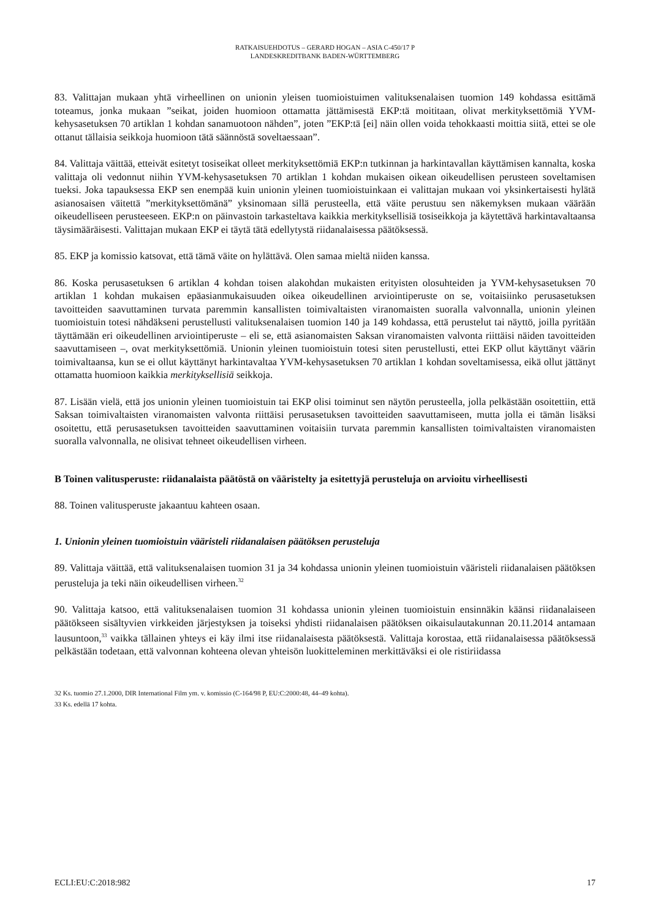RATKAISUEHDOTUS – GERARD HOGAN – ASIA C-450/17 P
LANDESKREDITBANK BADEN-WÜRTTEMBERG
83. Valittajan mukaan yhtä virheellinen on unionin yleisen tuomioistuimen valituksenalaisen tuomion 149 kohdassa esittämä toteamus, jonka mukaan ”seikat, joiden huomioon ottamatta jättämisestä EKP:tä moititaan, olivat merkityksettömiä YVM-kehysasetuksen 70 artiklan 1 kohdan sanamuotoon nähden”, joten ”EKP:tä [ei] näin ollen voida tehokkaasti moittia siitä, ettei se ole ottanut tällaisia seikkoja huomioon tätä säännöstä soveltaessaan”.
84. Valittaja väittää, etteivät esitetyt tosiseikat olleet merkityksettömiä EKP:n tutkinnan ja harkintavallan käyttämisen kannalta, koska valittaja oli vedonnut niihin YVM-kehysasetuksen 70 artiklan 1 kohdan mukaisen oikean oikeudellisen perusteen soveltamisen tueksi. Joka tapauksessa EKP sen enempää kuin unionin yleinen tuomioistuinkaan ei valittajan mukaan voi yksinkertaisesti hylätä asianosaisen väitettä ”merkityksettömänä” yksinomaan sillä perusteella, että väite perustuu sen näkemyksen mukaan väärään oikeudelliseen perusteeseen. EKP:n on päinvastoin tarkasteltava kaikkia merkityksellisiä tosiseikkoja ja käytettävä harkintavaltaansa täysimääräisesti. Valittajan mukaan EKP ei täytä tätä edellytystä riidanalaisessa päätöksessä.
85. EKP ja komissio katsovat, että tämä väite on hylättävä. Olen samaa mieltä niiden kanssa.
86. Koska perusasetuksen 6 artiklan 4 kohdan toisen alakohdan mukaisten erityisten olosuhteiden ja YVM-kehysasetuksen 70 artiklan 1 kohdan mukaisen epäasianmukaisuuden oikea oikeudellinen arviointiperuste on se, voitaisiinko perusasetuksen tavoitteiden saavuttaminen turvata paremmin kansallisten toimivaltaisten viranomaisten suoralla valvonnalla, unionin yleinen tuomioistuin totesi nähdäkseni perustellusti valituksenalaisen tuomion 140 ja 149 kohdassa, että perustelut tai näyttö, joilla pyritään täyttämään eri oikeudellinen arviointiperuste – eli se, että asianomaisten Saksan viranomaisten valvonta riittäisi näiden tavoitteiden saavuttamiseen –, ovat merkityksettömiä. Unionin yleinen tuomioistuin totesi siten perustellusti, ettei EKP ollut käyttänyt väärin toimivaltaansa, kun se ei ollut käyttänyt harkintavaltaa YVM-kehysasetuksen 70 artiklan 1 kohdan soveltamisessa, eikä ollut jättänyt ottamatta huomioon kaikkia merkityksellisiä seikkoja.
87. Lisään vielä, että jos unionin yleinen tuomioistuin tai EKP olisi toiminut sen näytön perusteella, jolla pelkästään osoitettiin, että Saksan toimivaltaisten viranomaisten valvonta riittäisi perusasetuksen tavoitteiden saavuttamiseen, mutta jolla ei tämän lisäksi osoitettu, että perusasetuksen tavoitteiden saavuttaminen voitaisiin turvata paremmin kansallisten toimivaltaisten viranomaisten suoralla valvonnalla, ne olisivat tehneet oikeudellisen virheen.
B Toinen valitusperuste: riidanalaista päätöstä on vääristelty ja esitettyjä perusteluja on arvioitu virheellisesti
88. Toinen valitusperuste jakaantuu kahteen osaan.
1. Unionin yleinen tuomioistuin vääristeli riidanalaisen päätöksen perusteluja
89. Valittaja väittää, että valituksenalaisen tuomion 31 ja 34 kohdassa unionin yleinen tuomioistuin vääristeli riidanalaisen päätöksen perusteluja ja teki näin oikeudellisen virheen.<sup>32</sup>
90. Valittaja katsoo, että valituksenalaisen tuomion 31 kohdassa unionin yleinen tuomioistuin ensinnäkin käänsi riidanalaiseen päätökseen sisältyvien virkkeiden järjestyksen ja toiseksi yhdisti riidanalaisen päätöksen oikaisulautakunnan 20.11.2014 antamaan lausuntoon,<sup>33</sup> vaikka tällainen yhteys ei käy ilmi itse riidanalaisesta päätöksestä. Valittaja korostaa, että riidanalaisessa päätöksessä pelkästään todetaan, että valvonnan kohteena olevan yhteisön luokitteleminen merkittäväksi ei ole ristiriidassa
32 Ks. tuomio 27.1.2000, DIR International Film ym. v. komissio (C-164/98 P, EU:C:2000:48, 44–49 kohta).
33 Ks. edellä 17 kohta.
ECLI:EU:C:2018:982 17